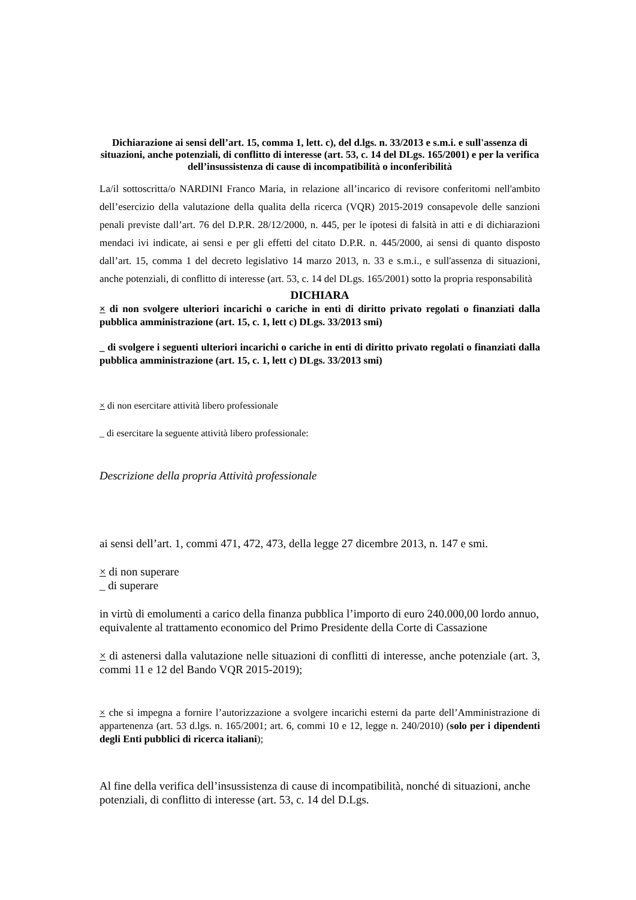Dichiarazione ai sensi dell’art. 15, comma 1, lett. c), del d.lgs. n. 33/2013 e s.m.i. e sull'assenza di situazioni, anche potenziali, di conflitto di interesse (art. 53, c. 14 del DLgs. 165/2001) e per la verifica dell’insussistenza di cause di incompatibilità o inconferibilità
La/il sottoscritta/o NARDINI Franco Maria, in relazione all’incarico di revisore conferitomi nell'ambito dell’esercizio della valutazione della qualita della ricerca (VQR) 2015-2019 consapevole delle sanzioni penali previste dall’art. 76 del D.P.R. 28/12/2000, n. 445, per le ipotesi di falsità in atti e di dichiarazioni mendaci ivi indicate, ai sensi e per gli effetti del citato D.P.R. n. 445/2000, ai sensi di quanto disposto dall’art. 15, comma 1 del decreto legislativo 14 marzo 2013, n. 33 e s.m.i., e sull'assenza di situazioni, anche potenziali, di conflitto di interesse (art. 53, c. 14 del DLgs. 165/2001) sotto la propria responsabilità
DICHIARA
× di non svolgere ulteriori incarichi o cariche in enti di diritto privato regolati o finanziati dalla pubblica amministrazione (art. 15, c. 1, lett c) DLgs. 33/2013 smi)
_ di svolgere i seguenti ulteriori incarichi o cariche in enti di diritto privato regolati o finanziati dalla pubblica amministrazione (art. 15, c. 1, lett c) DLgs. 33/2013 smi)
× di non esercitare attività libero professionale
_ di esercitare la seguente attività libero professionale:
Descrizione della propria Attività professionale
ai sensi dell’art. 1, commi 471, 472, 473, della legge 27 dicembre 2013, n. 147 e smi.
× di non superare
_ di superare
in virtù di emolumenti a carico della finanza pubblica l’importo di euro 240.000,00 lordo annuo, equivalente al trattamento economico del Primo Presidente della Corte di Cassazione
× di astenersi dalla valutazione nelle situazioni di conflitti di interesse, anche potenziale (art. 3, commi 11 e 12 del Bando VQR 2015-2019);
× che si impegna a fornire l’autorizzazione a svolgere incarichi esterni da parte dell’Amministrazione di appartenenza (art. 53 d.lgs. n. 165/2001; art. 6, commi 10 e 12, legge n. 240/2010) (solo per i dipendenti degli Enti pubblici di ricerca italiani);
Al fine della verifica dell’insussistenza di cause di incompatibilità, nonché di situazioni, anche potenziali, di conflitto di interesse (art. 53, c. 14 del D.Lgs.